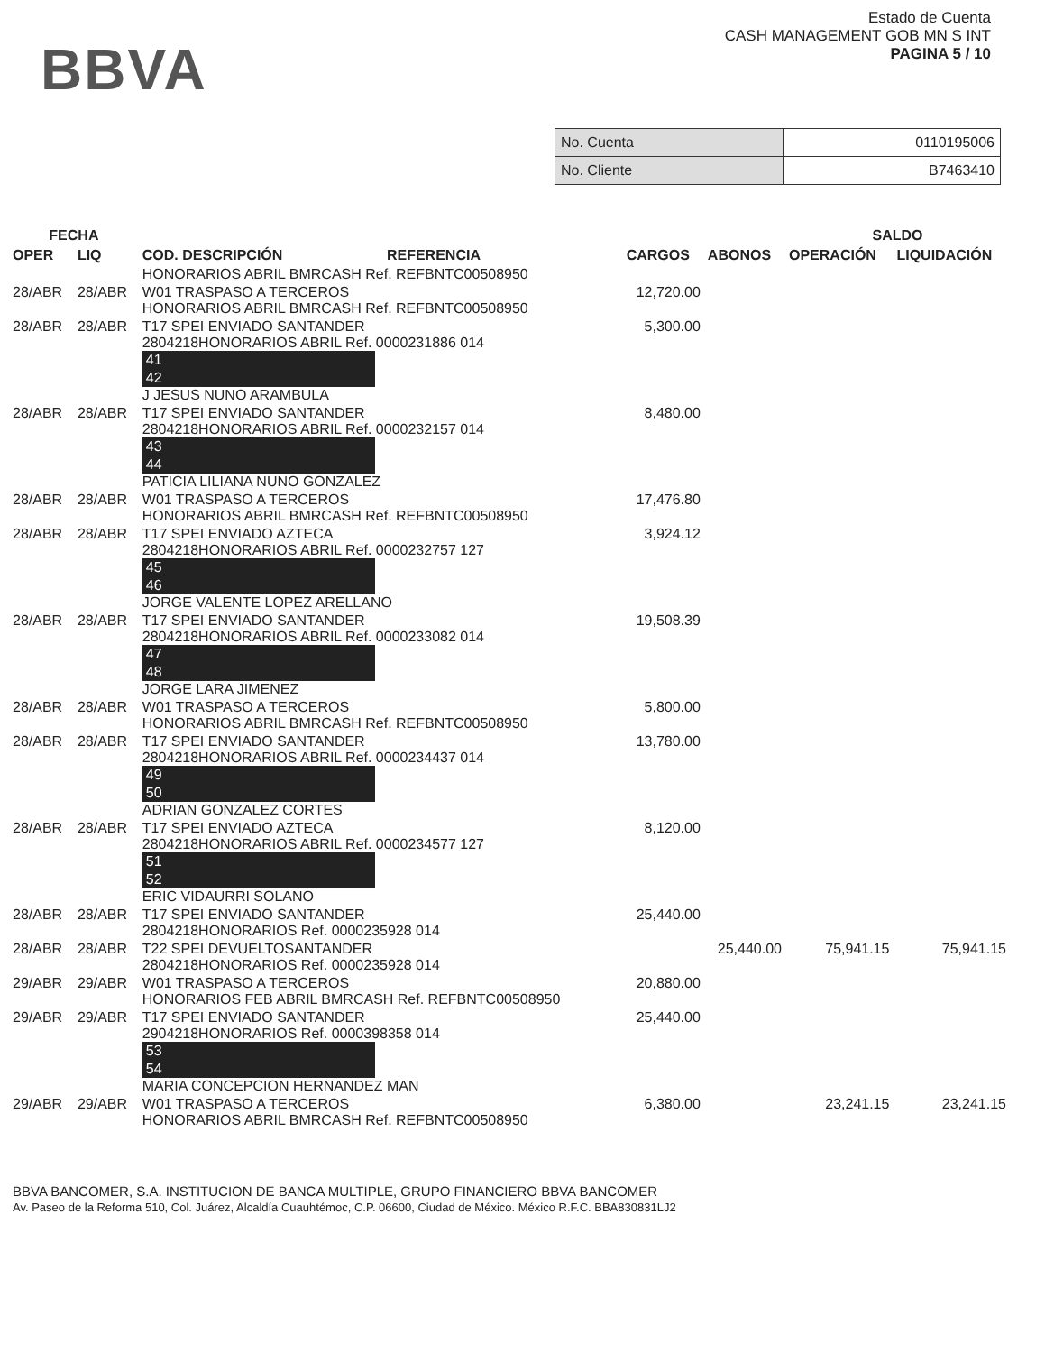BBVA
Estado de Cuenta
CASH MANAGEMENT GOB MN S INT
PAGINA 5 / 10
| No. Cuenta | 0110195006 |
| No. Cliente | B7463410 |
| FECHA | | | | | SALDO | |
| --- | --- | --- | --- | --- | --- | --- |
| OPER | LIQ | COD. DESCRIPCIÓN REFERENCIA | CARGOS | ABONOS | OPERACIÓN | LIQUIDACIÓN |
| | | HONORARIOS ABRIL BMRCASH Ref. REFBNTC00508950 | | | | |
| 28/ABR | 28/ABR | W01 TRASPASO A TERCEROS HONORARIOS ABRIL BMRCASH Ref. REFBNTC00508950 | 12,720.00 | | | |
| 28/ABR | 28/ABR | T17 SPEI ENVIADO SANTANDER 2804218HONORARIOS ABRIL Ref. 0000231886 014 41 42 J JESUS NUNO ARAMBULA | 5,300.00 | | | |
| 28/ABR | 28/ABR | T17 SPEI ENVIADO SANTANDER 2804218HONORARIOS ABRIL Ref. 0000232157 014 43 44 PATICIA LILIANA NUNO GONZALEZ | 8,480.00 | | | |
| 28/ABR | 28/ABR | W01 TRASPASO A TERCEROS HONORARIOS ABRIL BMRCASH Ref. REFBNTC00508950 | 17,476.80 | | | |
| 28/ABR | 28/ABR | T17 SPEI ENVIADO AZTECA 2804218HONORARIOS ABRIL Ref. 0000232757 127 45 46 JORGE VALENTE LOPEZ ARELLANO | 3,924.12 | | | |
| 28/ABR | 28/ABR | T17 SPEI ENVIADO SANTANDER 2804218HONORARIOS ABRIL Ref. 0000233082 014 47 48 JORGE LARA JIMENEZ | 19,508.39 | | | |
| 28/ABR | 28/ABR | W01 TRASPASO A TERCEROS HONORARIOS ABRIL BMRCASH Ref. REFBNTC00508950 | 5,800.00 | | | |
| 28/ABR | 28/ABR | T17 SPEI ENVIADO SANTANDER 2804218HONORARIOS ABRIL Ref. 0000234437 014 49 50 ADRIAN GONZALEZ CORTES | 13,780.00 | | | |
| 28/ABR | 28/ABR | T17 SPEI ENVIADO AZTECA 2804218HONORARIOS ABRIL Ref. 0000234577 127 51 52 ERIC VIDAURRI SOLANO | 8,120.00 | | | |
| 28/ABR | 28/ABR | T17 SPEI ENVIADO SANTANDER 2804218HONORARIOS Ref. 0000235928 014 | 25,440.00 | | | |
| 28/ABR | 28/ABR | T22 SPEI DEVUELTOSANTANDER 2804218HONORARIOS Ref. 0000235928 014 | | 25,440.00 | 75,941.15 | 75,941.15 |
| 29/ABR | 29/ABR | W01 TRASPASO A TERCEROS HONORARIOS FEB ABRIL BMRCASH Ref. REFBNTC00508950 | 20,880.00 | | | |
| 29/ABR | 29/ABR | T17 SPEI ENVIADO SANTANDER 2904218HONORARIOS Ref. 0000398358 014 53 54 MARIA CONCEPCION HERNANDEZ MAN | 25,440.00 | | | |
| 29/ABR | 29/ABR | W01 TRASPASO A TERCEROS HONORARIOS ABRIL BMRCASH Ref. REFBNTC00508950 | 6,380.00 | | 23,241.15 | 23,241.15 |
BBVA BANCOMER, S.A. INSTITUCION DE BANCA MULTIPLE, GRUPO FINANCIERO BBVA BANCOMER
Av. Paseo de la Reforma 510, Col. Juárez, Alcaldía Cuauhtémoc, C.P. 06600, Ciudad de México. México R.F.C. BBA830831LJ2